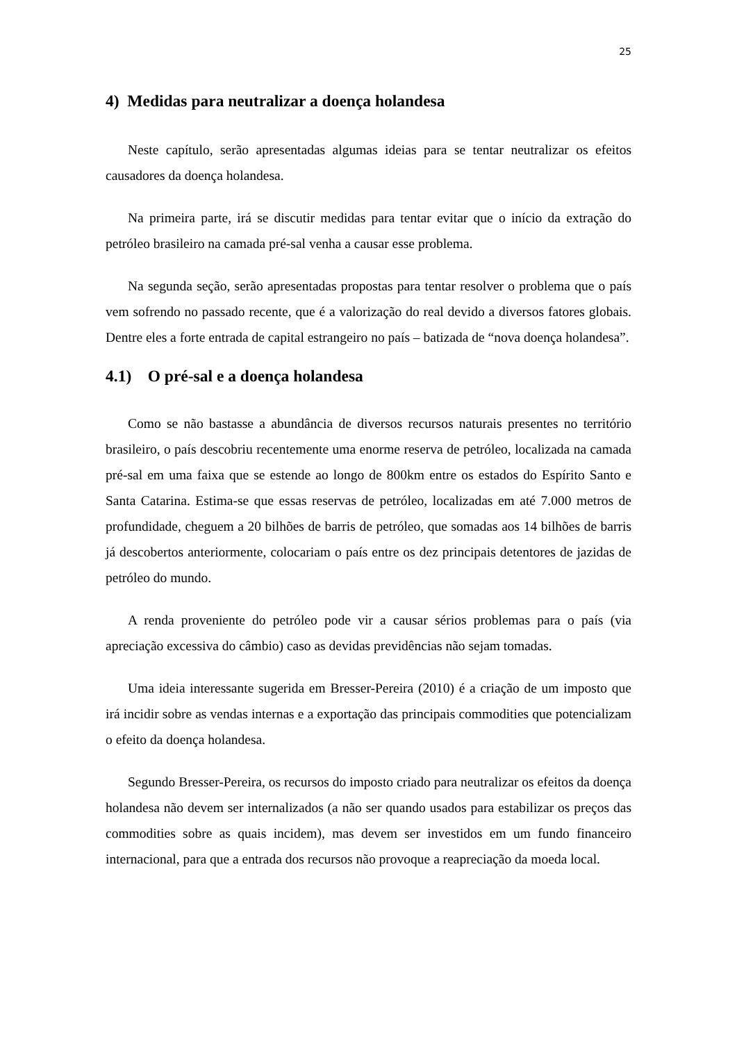25
4) Medidas para neutralizar a doença holandesa
Neste capítulo, serão apresentadas algumas ideias para se tentar neutralizar os efeitos causadores da doença holandesa.
Na primeira parte, irá se discutir medidas para tentar evitar que o início da extração do petróleo brasileiro na camada pré-sal venha a causar esse problema.
Na segunda seção, serão apresentadas propostas para tentar resolver o problema que o país vem sofrendo no passado recente, que é a valorização do real devido a diversos fatores globais. Dentre eles a forte entrada de capital estrangeiro no país – batizada de “nova doença holandesa”.
4.1) O pré-sal e a doença holandesa
Como se não bastasse a abundância de diversos recursos naturais presentes no território brasileiro, o país descobriu recentemente uma enorme reserva de petróleo, localizada na camada pré-sal em uma faixa que se estende ao longo de 800km entre os estados do Espírito Santo e Santa Catarina. Estima-se que essas reservas de petróleo, localizadas em até 7.000 metros de profundidade, cheguem a 20 bilhões de barris de petróleo, que somadas aos 14 bilhões de barris já descobertos anteriormente, colocariam o país entre os dez principais detentores de jazidas de petróleo do mundo.
A renda proveniente do petróleo pode vir a causar sérios problemas para o país (via apreciação excessiva do câmbio) caso as devidas previdências não sejam tomadas.
Uma ideia interessante sugerida em Bresser-Pereira (2010) é a criação de um imposto que irá incidir sobre as vendas internas e a exportação das principais commodities que potencializam o efeito da doença holandesa.
Segundo Bresser-Pereira, os recursos do imposto criado para neutralizar os efeitos da doença holandesa não devem ser internalizados (a não ser quando usados para estabilizar os preços das commodities sobre as quais incidem), mas devem ser investidos em um fundo financeiro internacional, para que a entrada dos recursos não provoque a reapreciação da moeda local.